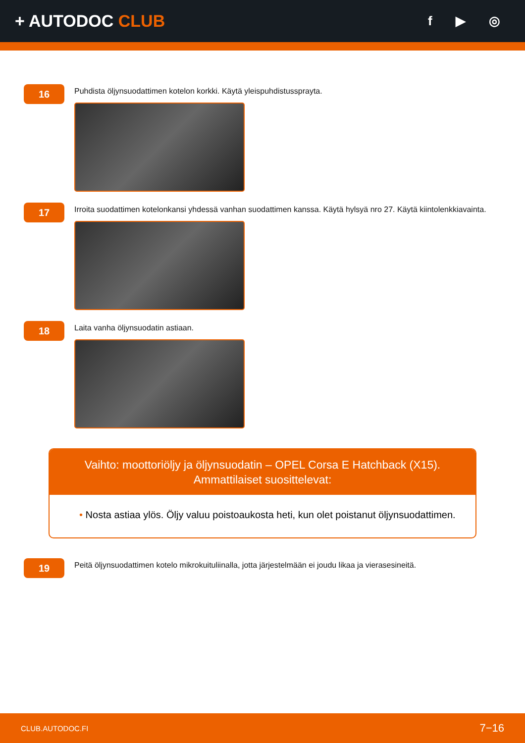+ AUTODOC CLUB
f ▶ ◎
16
Puhdista öljynsuodattimen kotelon korkki. Käytä yleispuhdistussprayta.
17
Irroita suodattimen kotelonkansi yhdessä vanhan suodattimen kanssa. Käytä hylsyä nro 27. Käytä kiintolenkkiavainta.
18
Laita vanha öljynsuodatin astiaan.
Vaihto: moottoriöljy ja öljynsuodatin – OPEL Corsa E Hatchback (X15).
Ammattilaiset suosittelevat:
• Nosta astiaa ylös. Öljy valuu poistoaukosta heti, kun olet poistanut öljynsuodattimen.
19
Peitä öljynsuodattimen kotelo mikrokuituliinalla, jotta järjestelmään ei joudu likaa ja vierasesineitä.
CLUB.AUTODOC.FI 7−16